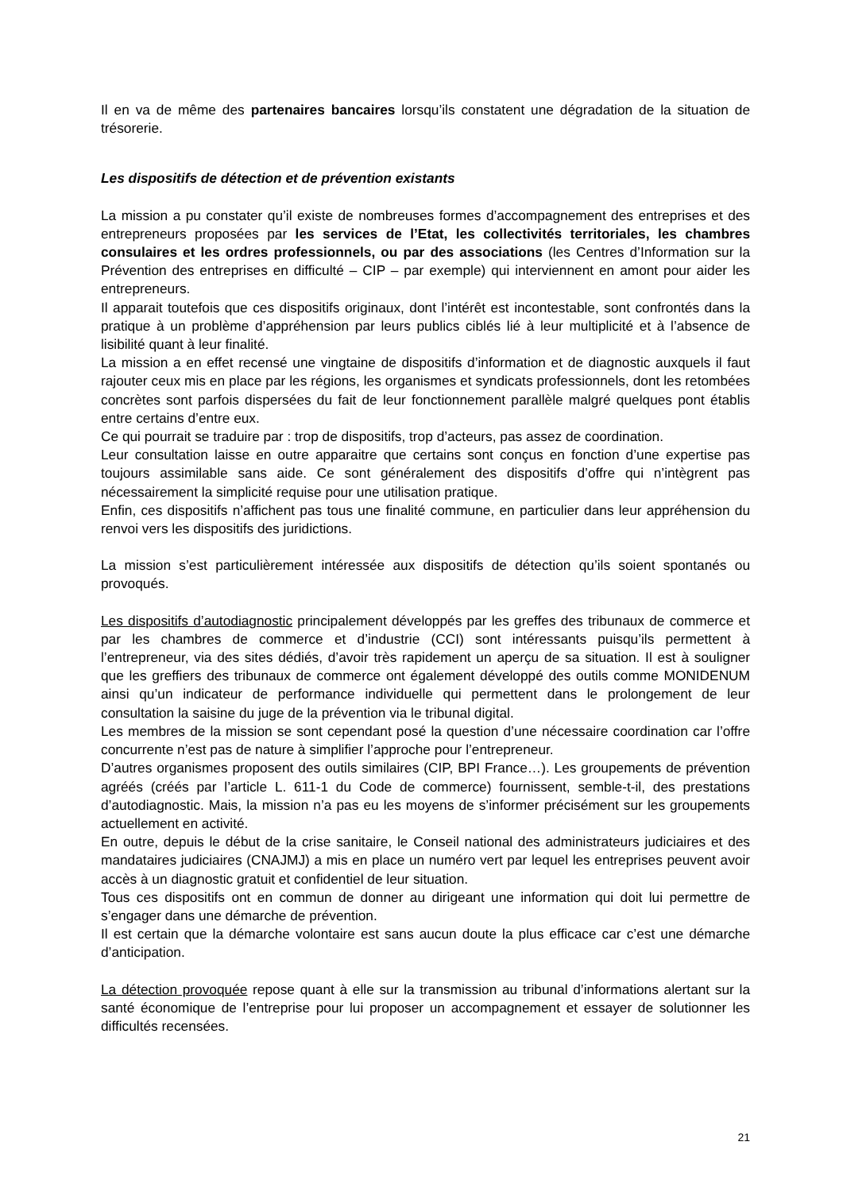Il en va de même des partenaires bancaires lorsqu’ils constatent une dégradation de la situation de trésorerie.
Les dispositifs de détection et de prévention existants
La mission a pu constater qu’il existe de nombreuses formes d’accompagnement des entreprises et des entrepreneurs proposées par les services de l’Etat, les collectivités territoriales, les chambres consulaires et les ordres professionnels, ou par des associations (les Centres d’Information sur la Prévention des entreprises en difficulté – CIP – par exemple) qui interviennent en amont pour aider les entrepreneurs.
Il apparait toutefois que ces dispositifs originaux, dont l’intérêt est incontestable, sont confrontés dans la pratique à un problème d’appréhension par leurs publics ciblés lié à leur multiplicité et à l’absence de lisibilité quant à leur finalité.
La mission a en effet recensé une vingtaine de dispositifs d’information et de diagnostic auxquels il faut rajouter ceux mis en place par les régions, les organismes et syndicats professionnels, dont les retombées concrètes sont parfois dispersées du fait de leur fonctionnement parallèle malgré quelques pont établis entre certains d’entre eux.
Ce qui pourrait se traduire par : trop de dispositifs, trop d’acteurs, pas assez de coordination.
Leur consultation laisse en outre apparaitre que certains sont conçus en fonction d’une expertise pas toujours assimilable sans aide. Ce sont généralement des dispositifs d’offre qui n’intègrent pas nécessairement la simplicité requise pour une utilisation pratique.
Enfin, ces dispositifs n’affichent pas tous une finalité commune, en particulier dans leur appréhension du renvoi vers les dispositifs des juridictions.
La mission s’est particulièrement intéressée aux dispositifs de détection qu’ils soient spontanés ou provoqués.
Les dispositifs d’autodiagnostic principalement développés par les greffes des tribunaux de commerce et par les chambres de commerce et d’industrie (CCI) sont intéressants puisqu’ils permettent à l’entrepreneur, via des sites dédiés, d’avoir très rapidement un aperçu de sa situation. Il est à souligner que les greffiers des tribunaux de commerce ont également développé des outils comme MONIDENUM ainsi qu’un indicateur de performance individuelle qui permettent dans le prolongement de leur consultation la saisine du juge de la prévention via le tribunal digital.
Les membres de la mission se sont cependant posé la question d’une nécessaire coordination car l’offre concurrente n’est pas de nature à simplifier l’approche pour l’entrepreneur.
D’autres organismes proposent des outils similaires (CIP, BPI France…). Les groupements de prévention agréés (créés par l’article L. 611-1 du Code de commerce) fournissent, semble-t-il, des prestations d’autodiagnostic. Mais, la mission n’a pas eu les moyens de s’informer précisément sur les groupements actuellement en activité.
En outre, depuis le début de la crise sanitaire, le Conseil national des administrateurs judiciaires et des mandataires judiciaires (CNAJMJ) a mis en place un numéro vert par lequel les entreprises peuvent avoir accès à un diagnostic gratuit et confidentiel de leur situation.
Tous ces dispositifs ont en commun de donner au dirigeant une information qui doit lui permettre de s’engager dans une démarche de prévention.
Il est certain que la démarche volontaire est sans aucun doute la plus efficace car c’est une démarche d’anticipation.
La détection provoquée repose quant à elle sur la transmission au tribunal d’informations alertant sur la santé économique de l’entreprise pour lui proposer un accompagnement et essayer de solutionner les difficultés recensées.
21